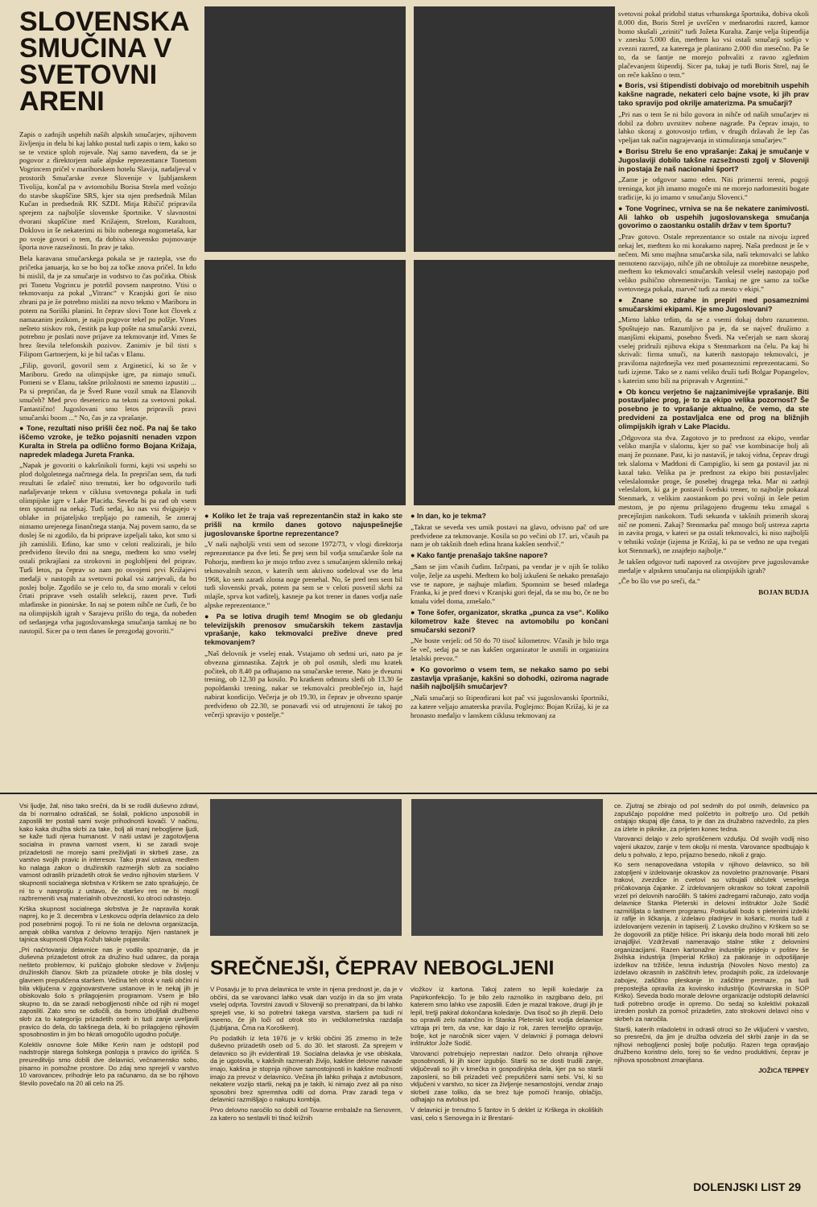SLOVENSKA SMUČINA V SVETOVNI ARENI
Zapis o zadnjih uspehih naših alpskih smučarjev, njihovem življenju in delu bi kaj lahko postal tudi zapis o tem, kako so se te vrstice sploh rojevale. Naj samo navedem, da se je pogovor z direktorjem naše alpske reprezentance Tonetom Vogrincem pričel v mariborskem hotelu Slavija, nadaljeval v prostorih Smučarske zveze Slovenije v ljubljanskem Tivoliju, končal pa v avtomobilu Borisa Strela med vožnjo do stavbe skupščine SRS, kjer sta njen predsednik Milan Kučan in predsednik RK SZDL Mitja Ribičič pripravila sprejem za najboljše slovenske športnike. V slavnostni dvorani skupščine med Križajem, Strelom, Kuraltom, Doklovo in še nekaterimi ni bilo nobenega nogometaša, kar po svoje govori o tem, da dobiva slovensko pojmovanje športa nove razsežnosti. In prav je tako.
Bela karavana smučarskega pokala se je raztepla, vse do pričetka januarja, ko se bo boj za točke znova pričel. In kdo bi mislil, da je za smučarje in vodstvo to čas počitka. Obisk pri Tonetu Vogrincu je potrdil povsem nasprotno. Vtisi o tekmovanju za pokal „Vitranc“ v Kranjski gori še niso zbrani pa je že potrebno misliti na novo tekmo v Mariboru in potem na Soriški planini. In čeprav slovi Tone kot človek z namazanim jezikom, je najin pogovor tekel po polžje. Vmes nešteto stiskov rok, čestitk pa kup pošte na smučarski zvezi, potrebno je poslati nove prijave za tekmovanje itd. Vmes še brez števila telefonskih pozivov. Zanimiv je bil tisti s Filipom Gartnerjem, ki je bil tačas v Elanu.
„Filip, govoril, govoril sem z Argineticí, ki so že v Mariboru. Gredo na olimpijske igre, pa nimajo smuči. Pomeni se v Elanu, takšne priložnosti ne smemo izpustiti ... Pa si prepričan, da je Šved Rune vozil smuk na Elanovih smučeh? Med prvo deseterico na tekmi za svetovni pokal. Fantastično! Jugoslovani smo letos pripravili pravi smučarski boom ...“ No, čas je za vprašanje.
● Tone, rezultati niso prišli čez noč. Pa naj še tako iščemo vzroke, je težko pojasniti nenaden vzpon Kuralta in Strela pa odlično formo Bojana Križaja, napredek mladega Jureta Franka.
„Napak je govoriti o kakršnikoli formi, kajti vsi uspehi so plod dolgoletnega načrtnega dela. In prepričan sem, da tudi rezultati še zdaleč niso trenutni, ker bo odgovorilo tudi nadaljevanje tekem v ciklusu svetovnega pokala in tudi olimpijske igre v Lake Placidu. Seveda bi pa rad ob vsem tem spomnil na nekaj. Tudi sedaj, ko nas vsi dvigujejo v oblake in prijateljsko trepljajo po ramenih, še zmeraj nimamo urejenega finančnega stanja. Naj povem samo, da se doslej še ni zgodilo, da bi priprave izpeljali tako, kot smo si jih zamislili. Edino, kar smo v celoti realizirali, je bilo predvideno število dni na snegu, medtem ko smo vselej ostali prikrajšani za strokovni in poglobljeni del priprav. Tudi letos, pa čeprav so nam po osvojeni prvi Križajevi medalji v nastopih za svetovni pokal vsi zatrjevali, da bo poslej bolje. Zgodilo se je celo to, da smo morali v celoti črtati priprave vseh ostalih selekcij, razen prve. Tudi mladinske in pionirske. In naj se potem nihče ne čudi, če bo na olimpijskih igrah v Sarajevu prišlo do tega, da nobeden od sedanjega vrha jugoslovanskega smučanja tamkaj ne bo nastopil. Sicer pa o tem danes še prezgodaj govoriti.“
● Koliko let že traja vaš reprezentančin staž in kako ste prišli na krmilo danes gotovo najuspešnejše jugoslovanske športne reprezentance?
„V naši najboljši vrsti sem od sezone 1972/73, v vlogi direktorja reprezentance pa dve leti. Še prej sem bil vodja smučarske šole na Pohorju, medtem ko je mojo trdno zvez s smučanjem sklenilo nekaj tekmovalnih sezon, v katerih sem aktivno sodeloval vse do leta 1968, ko sem zaradi zloma noge prenehal. No, še pred tem sem bil tudi slovenski prvak, potem pa sem se v celoti posvetil skrbi za mlajše, sprva kot vaditelj, kasneje pa kot trener in danes vodja naše alpske reprezentance.“
● Pa se lotiva drugih tem! Mnogim se ob gledanju televizijskih prenosov smučarskih tekem zastavlja vprašanje, kako tekmovalci prežive dneve pred tekmovanjem?
„Naš delovnik je vselej enak. Vstajamo ob sedmi uri, nato pa je obvezna gimnastika. Zajtrk je ob pol osmih, sledi mu kratek počitek, ob 8.40 pa odhajamo na smučarske terene. Nato je dveurni trening, ob 12.30 pa kosilo. Po kratkem odmoru sledi ob 13.30 še popoldanski trening, nakar se tekmovalci preoblečejo in, hajd nabirat kondicijo. Večerja je ob 19.30, in čeprav je obvezno spanje predvideno ob 22.30, se ponavadi vsi od utrujenosti že takoj po večerji spravijo v postelje.“
● In dan, ko je tekma?
„Takrat se seveda ves urnik postavi na glavo, odvisno pač od ure predvidene za tekmovanje. Kosila so po večini ob 17. uri, včasih pa nam je ob takšnih dneh edina hrana kakšen sendvič.“
● Kako fantje prenašajo takšne napore?
„Sam se jim včasih čudim. Izčrpani, pa vendar je v njih še toliko volje, želje za uspehi. Medtem ko bolj izkušeni še nekako prenašajo vse te napore, je najhuje mladim. Spomnim se besed mladega Franka, ki je pred dnevi v Kranjski gori dejal, da se mu bo, če ne bo kmalu videl doma, zmešalo.“
● Tone šofer, organizator, skratka „punca za vse“. Koliko kilometrov kaže števec na avtomobilu po končani smučarski sezoni?
„Ne boste verjeli: od 50 do 70 tisoč kilometrov. Včasih je bilo tega še več, sedaj pa se nas kakšen organizator le usmili in organizira letalski prevoz.“
● Ko govorimo o vsem tem, se nekako samo po sebi zastavlja vprašanje, kakšni so dohodki, oziroma nagrade naših najboljših smučarjev?
„Naši smučarji so štipendirani kot pač vsi jugoslovanski športniki, za katere veljajo amaterska pravila. Poglejmo: Bojan Križaj, ki je za bronasto medaljo v lanskem ciklusu tekmovanj za
svetovni pokal pridobil status vrhunskega športnika, dobiva okoli 8.000 din, Boris Strel je uvrščen v mednarodni razred, kamor bomo skušali „zriniti“ tudi Jožeta Kuralta. Zanje velja štipendija v znesku 5.000 din, medtem ko vsi ostali smučarji sodijo v zvezni razred, za katerega je planirano 2.000 din mesečno. Pa še to, da se fantje ne morejo pohvaliti z ravno zglednim plačevanjem štipendij. Sicer pa, tukaj je tudi Boris Strel, naj še on reče kakšno o tem.“
● Boris, vsi štipendisti dobivajo od morebitnih uspehih kakšne nagrade, nekateri celo bajne vsote, ki jih prav tako spravijo pod okrilje amaterizma. Pa smučarji?
„Pri nas o tem še ni bilo govora in nihče od naših smučarjev ni dobil za dobro uvrstitev nobene nagrade. Pa čeprav imajo, to lahko skoraj z gotovostjo trdim, v drugih državah že lep čas vpeljan tak način nagrajevanja in stimuliranja smučarjev.“
● Borisu Strelu še eno vprašanje: Zakaj je smučanje v Jugoslaviji dobilo takšne razsežnosti zgolj v Sloveniji in postaja že naš nacionalni šport?
„Zame je odgovor samo eden. Niti primerni tereni, pogoji treninga, kot jih imamo mogoče mi ne morejo nadomestiti bogate tradicije, ki jo imamo v smučanju Slovenci.“
● Tone Vogrinec, vrniva se na še nekatere zanimivosti. Ali lahko ob uspehih jugoslovanskega smučanja govorimo o zaostanku ostalih držav v tem športu?
„Prav gotovo. Ostale reprezentance so ostale na nivoju izpred nekaj let, medtem ko mi korakamo naprej. Naša prednost je še v nečem. Mi smo majhna smučarska sila, naši tekmovalci se lahko nemoteno razvijajo, nihče jih ne obtožuje za morebitne neuspehe, medtem ko tekmovalci smučarskih velesil vselej nastopajo pod veliko psihično obremenitvijo. Tamkaj ne gre samo za točke svetovnega pokala, marveč tudi za mesto v ekipi.“
● Znane so zdrahe in prepiri med posameznimi smučarskimi ekipami. Kje smo Jugoslovani?
„Mirno lahko trdim, da se z vsemi dokaj dobro razumemo. Spoštujejo nas. Razumljivo pa je, da se največ družimo z manjšimi ekipami, posebno Švedi. Na večerjah se nam skoraj vselej pridruži njihova ekipa s Stenmarkom na čelu. Pa kaj bi skrivali: firma smuči, na katerih nastopajo tekmovalci, je praviloma najtrdnejša vez med posameznimi reprezentacami. So tudi izjeme. Tako se z nami veliko druži tudi Bolgar Popangelov, s katerim smo bili na pripravah v Argentini.“
● Ob koncu verjetno še najzanimivejše vprašanje. Biti postavljalec prog, je to za ekipo velika pozornost? Še posebno je to vprašanje aktualno, če vemo, da ste predvideni za postavljalca ene od prog na bližnjih olimpijskih igrah v Lake Placidu.
„Odgovora sta dva. Zagotovo je to prednost za ekipo, vendar veliko manjša v slalomu, kjer so pač vse kombinacije bolj ali manj že poznane. Past, ki jo nastaviš, je takoj vidna, čeprav drugi tek slaloma v Maddoni di Campiglio, ki sem ga postavil jaz ni kazal tako. Velika pa je prednost za ekipo biti postavljalec veleslalomske proge, še posebej drugega teka. Mar ni zadnji veleslalom, ki ga je postavil švedski trener, to najbolje pokazal Stenmark, z velikim zaostankom po prvi vožnji in šele petim mestom, je po njemu prilagojeno drugemu teku zmagal s precejšnjim naskokom. Tudi sekunda v takšnih primerih skoraj nič ne pomeni. Zakaj? Stenmarku pač mnogo bolj ustreza zaprta in zavita proga, v kateri se pa ostali tekmovalci, ki niso najboljši v tehniki vožnje (izjema je Križaj, ki pa se vedno ne upa tvegati kot Stenmark), ne znajdejo najbolje.“
Je takšen odgovor tudi napoved za osvojitev prve jugoslovanske medalje v alpskem smučanju na olimpijskih igrah?
„Če bo šlo vse po sreči, da.“
BOJAN BUDJA
Vsi ljudje, žal, niso tako srečni, da bi se rodili duševno zdravi, da bi normalno odraščali, se šolali, poklicno usposobili in zaposlili ter postali sami svoje prihodnosti kovači. V načinu, kako kaka družba skrbi za take, bolj ali manj nebogljene ljudi, se kaže tudi njena humanost. V naši ustavi je zagotovljena socialna in pravna varnost vsem, ki se zaradi svoje prizadetosti ne morejo sami preživljati in skrbeti zase, za varstvo svojih pravic in interesov. Tako pravi ustava, medtem ko nalaga zakon o družinskih razmerjih skrb za socialno varnost odraslih prizadetih otrok še vedno njihovim staršem. V skupnosti socialnega skrbstva v Krškem se zato sprašujejo, če ni to v nasprotju z ustavo, če staršev res ne bi mogli razbremeniti vsaj materialnih obveznosti, ko otroci odrastejo.
Krška skupnost socialnega skrbstva je že napravila korak naprej, ko je 3. decembra v Leskovcu odprla delavnico za delo pod posebnimi pogoji. To ni ne šola ne delovna organizacija, ampak oblika varstva z delovno terapijo. Njen nastanek je tajnica skupnosti Olga Kožuh takole pojasnila:
„Pri načrtovanju delavnice nas je vodilo spoznanje, da je duševna prizadetost otrok za družino hud udarec, da poraja nešteto problemov, ki puščajo globoke sledove v življenju družinskih članov. Skrb za prizadete otroke je bila doslej v glavnem prepuščena staršem. Večina teh otrok v naši občini ni bila vključena v zgojnovarstvene ustanove in le nekaj jih je obiskovalo šolo s prilagojenim programom. Vsem je bilo skupno to, da se zaradi nebogljenosti nihče od njih ni mogel zaposliti. Zato smo se odločili, da bomo izboljšali družbeno skrb za to kategorijo prizadetih oseb in tudi zanje uveljavili pravico do dela, do takšnega dela, ki bo prilagojeno njihovim sposobnostim in jim bo hkrati omogočilo ugodno počutje.
Kolektiv osnovne šole Milke Kerin nam je odstopil pod nadstropje starega šolskega poslopja s pravico do igrišča. S preureditvijo smo dobili dve delavnici, večnamensko sobo, pisarno in pomožne prostore. Do zdaj smo sprejeli v varstvo 10 varovancev, prihodnje leto pa računamo, da se bo njihovo število povečalo na 20 ali celo na 25.
SREČNEJŠI, ČEPRAV NEBOGLJENI
V Posavju je to prva delavnica te vrste in njena prednost je, da je v občini, da se varovanci lahko vsak dan vozijo in da so jim vrata vselej odprta. Tovrstni zavodi v Sloveniji so prenatrpani, da bi lahko sprejeli vse, ki so potrebni takega varstva, staršem pa tudi ni vseeno, če jih loči od otrok sto in večkilometrska razdalja (Ljubljana, Črna na Koroškem).
Po podatkih iz leta 1976 je v krški občini 35 zmerno in teže duševno prizadetih oseb od 5. do 30. let starosti. Za sprejem v delavnico so jih evidentirali 19. Socialna delavka je vse obiskala, da je ugotovila, v kakšnih razmerah živijo, kakšne delovne navade imajo, kakšna je stopnja njihove samostojnosti in kakšne možnosti imajo za prevoz v delavnico. Večina jih lahko prihaja z avtobusom, nekatere vozijo starši, nekaj pa je takih, ki nimajo zvez ali pa niso sposobni brez spremstva oditi od doma. Prav zaradi tega v delavnici razmišljajo o nakupu kombija.
Prvo delovno naročilo so dobili od Tovarne embalaže na Senovem, za katero so sestavili tri tisoč križnih
vložkov iz kartona. Takoj zatem so lepili koledarje za Papirkonfekcijo. To je bilo zelo raznoliko in razgibano delo, pri katerem smo lahko vse zaposlili. Eden je mazal trakove, drugi jih je lepil, tretji pakiral dokončana koledarje. Dva tisoč so jih zlepili. Delo so opravili zelo natančno in Stanka Pleterski kot vodja delavnice vztraja pri tem, da vse, kar dajo iz rok, zares temeljito opravijo, bolje, kot je naročnik sicer vajen. V delavnici ji pomaga delovni inštruktor Jože Sodič.
Varovanci potrebujejo neprestan nadzor. Delo ohranja njihove sposobnosti, ki jih sicer izgubijo. Starši so se dosti trudili zanje, vključevali so jih v kmečka in gospodinjska dela, kjer pa so starši zaposleni, so bili prizadeti več prepuščeni sami sebi. Vsi, ki so vključeni v varstvo, so sicer za življenje nesamostojni, vendar znajo skrbeti zase toliko, da se brez tuje pomoči hranijo, oblačijo, odhajajo na avtobus ipd.
V delavnici je trenutno 5 fantov in 5 deklet iz Krškega in okoliških vasi, celo s Senovega in iz Brestani-
ce. Zjutraj se zbirajo od pol sedmih do pol osmih, delavnico pa zapuščajo popoldne med polčetrto in poltretjo uro. Od petkih ostajajo skupaj dlje časa, to je dan za družabno razvedrilo, za ples za izlete in piknike, za prijeten konec tedna.
Varovanci delajo v zelo sproščenem vzdušju. Od svojih vodij niso vajeni ukazov, zanje v tem okolju ni mesta. Varovance spodbujajo k delu s pohvalo, z lepo, prijazno besedo, nikoli z grajo.
Ko sem nenapovedana vstopila v njihovo delavnico, so bili zatopljeni v izdelovanje okraskov za novoletno praznovanje. Pisani trakovi, zvezdice in cvetovi so vzbujali občutek veselega pričakovanja čajanke. Z izdelovanjem okraskov so tokrat zapolnili vrzel pri delovnih naročilih. S takimi zadregami računajo, zato vodja delavnice Stanka Pleterski in delovni inštruktor Jože Sodič razmišljata o lastnem programu. Poskušali bodo s pletenimi izdelki iz rafije in ličkanja, z izdelavo pladnjev in košaric, morda tudi z izdelovanjem vezenin in tapiserij. Z Lovsko družino v Krškem so se že dogovorili za ptičje hišice. Pri iskanju dela bodo morali biti zelo iznajdljivi. Vzdrževati nameravajo stalne stike z delovnimi organizacijami. Razen kartonažne industrije pridejo v poštev še živilska industrija (Imperial Krško) za pakiranje in odpošiljanje izdelkov na tržišče, lesna industrija (Novoles Novo mesto) za izdelavo okrasnih in zaščitnih letev, prodajnih polic, za izdelovanje zabojev, zaščitno pleskanje in zaščitne premaze, pa tudi prepostejša opravila za kovinsko industrijo (Kovinarska in SOP Krško). Seveda bodo morale delovne organizacije odstopiti delavnici tudi potrebno orodje in opremo. Do sedaj so kolektivi pokazali izreden posluh za pomoč prizadetim, zato strokovni delavci niso v skrbeh za naročila.
Starši, katerih mladoletni in odrasli otroci so že vključeni v varstvo, so presrečni, da jim je družba odvzela del skrbi zanje in da se njihovi nebogljenci poslej bolje počutijo. Razen tega opravljajo družbeno koristno delo, torej so še vedno produktivni, čeprav je njihova sposobnost zmanjšana.
JOŽICA TEPPEY
DOLENJSKI LIST 29